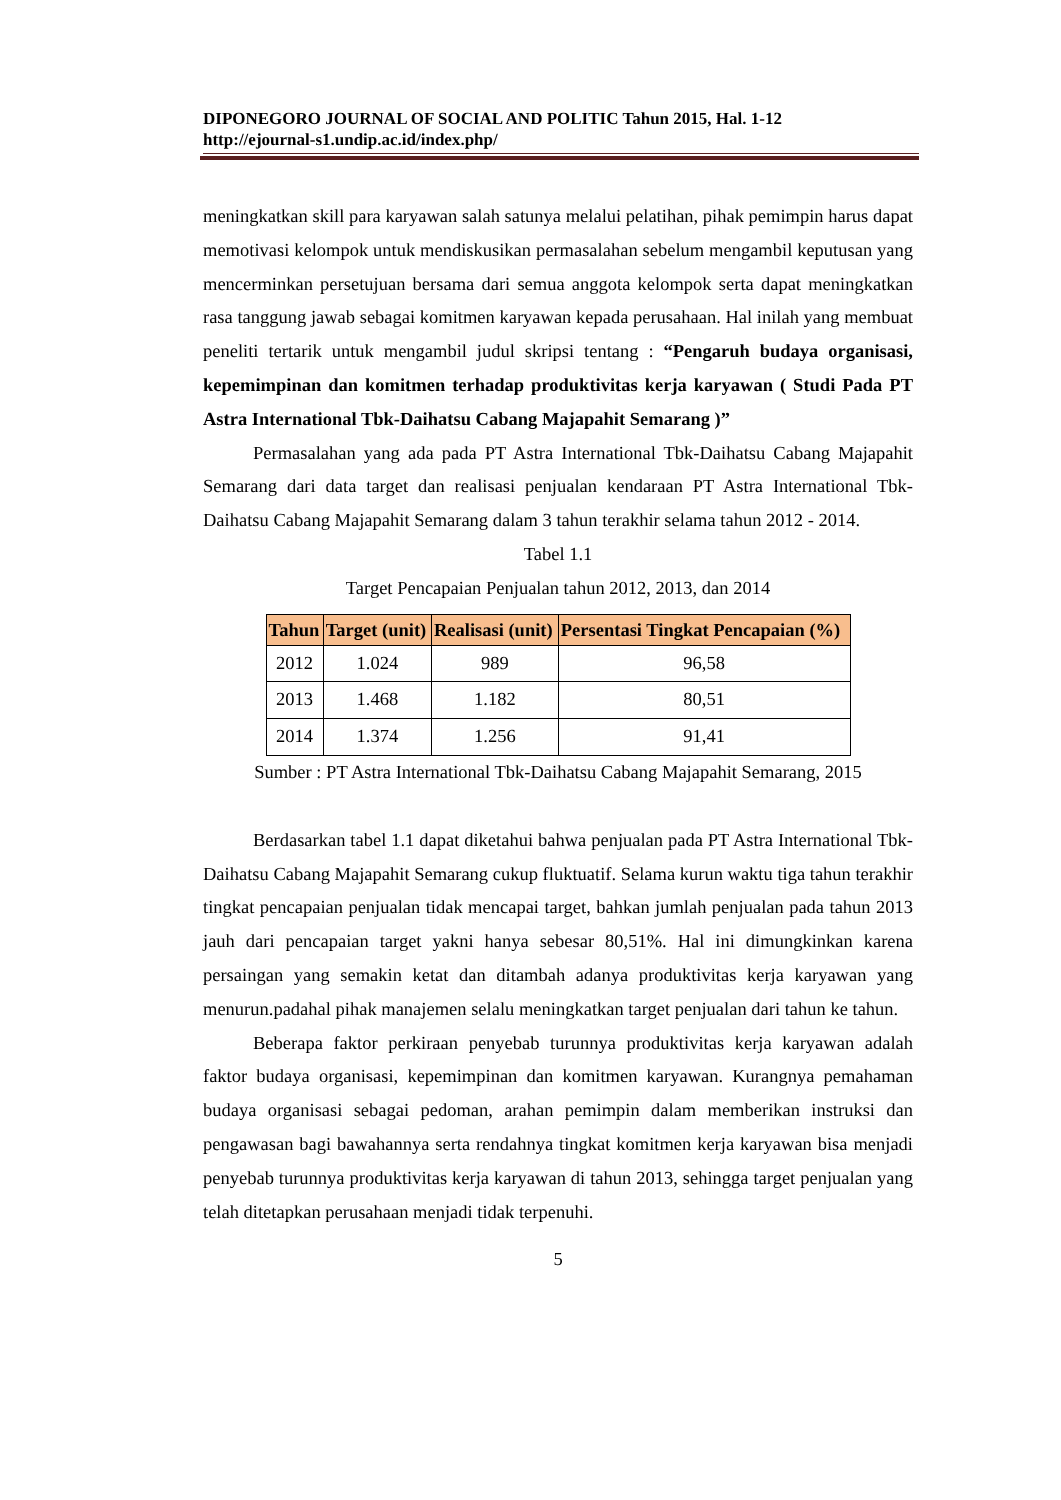DIPONEGORO JOURNAL OF SOCIAL AND POLITIC Tahun 2015, Hal. 1-12
http://ejournal-s1.undip.ac.id/index.php/
meningkatkan skill para karyawan salah satunya melalui pelatihan, pihak pemimpin harus dapat memotivasi kelompok untuk mendiskusikan permasalahan sebelum mengambil keputusan yang mencerminkan persetujuan bersama dari semua anggota kelompok serta dapat meningkatkan rasa tanggung jawab sebagai komitmen karyawan kepada perusahaan. Hal inilah yang membuat peneliti tertarik untuk mengambil judul skripsi tentang : “Pengaruh budaya organisasi, kepemimpinan dan komitmen terhadap produktivitas kerja karyawan ( Studi Pada PT Astra International Tbk-Daihatsu Cabang Majapahit Semarang )”
Permasalahan yang ada pada PT Astra International Tbk-Daihatsu Cabang Majapahit Semarang dari data target dan realisasi penjualan kendaraan PT Astra International Tbk- Daihatsu Cabang Majapahit Semarang dalam 3 tahun terakhir selama tahun 2012 - 2014.
Tabel 1.1
Target Pencapaian Penjualan tahun 2012, 2013, dan 2014
| Tahun | Target (unit) | Realisasi (unit) | Persentasi Tingkat Pencapaian (%) |
| --- | --- | --- | --- |
| 2012 | 1.024 | 989 | 96,58 |
| 2013 | 1.468 | 1.182 | 80,51 |
| 2014 | 1.374 | 1.256 | 91,41 |
Sumber : PT Astra International Tbk-Daihatsu Cabang Majapahit Semarang, 2015
Berdasarkan tabel 1.1 dapat diketahui bahwa penjualan pada PT Astra International Tbk-Daihatsu Cabang Majapahit Semarang cukup fluktuatif. Selama kurun waktu tiga tahun terakhir tingkat pencapaian penjualan tidak mencapai target, bahkan jumlah penjualan pada tahun 2013 jauh dari pencapaian target yakni hanya sebesar 80,51%. Hal ini dimungkinkan karena persaingan yang semakin ketat dan ditambah adanya produktivitas kerja karyawan yang menurun.padahal pihak manajemen selalu meningkatkan target penjualan dari tahun ke tahun.
Beberapa faktor perkiraan penyebab turunnya produktivitas kerja karyawan adalah faktor budaya organisasi, kepemimpinan dan komitmen karyawan. Kurangnya pemahaman budaya organisasi sebagai pedoman, arahan pemimpin dalam memberikan instruksi dan pengawasan bagi bawahannya serta rendahnya tingkat komitmen kerja karyawan bisa menjadi penyebab turunnya produktivitas kerja karyawan di tahun 2013, sehingga target penjualan yang telah ditetapkan perusahaan menjadi tidak terpenuhi.
5